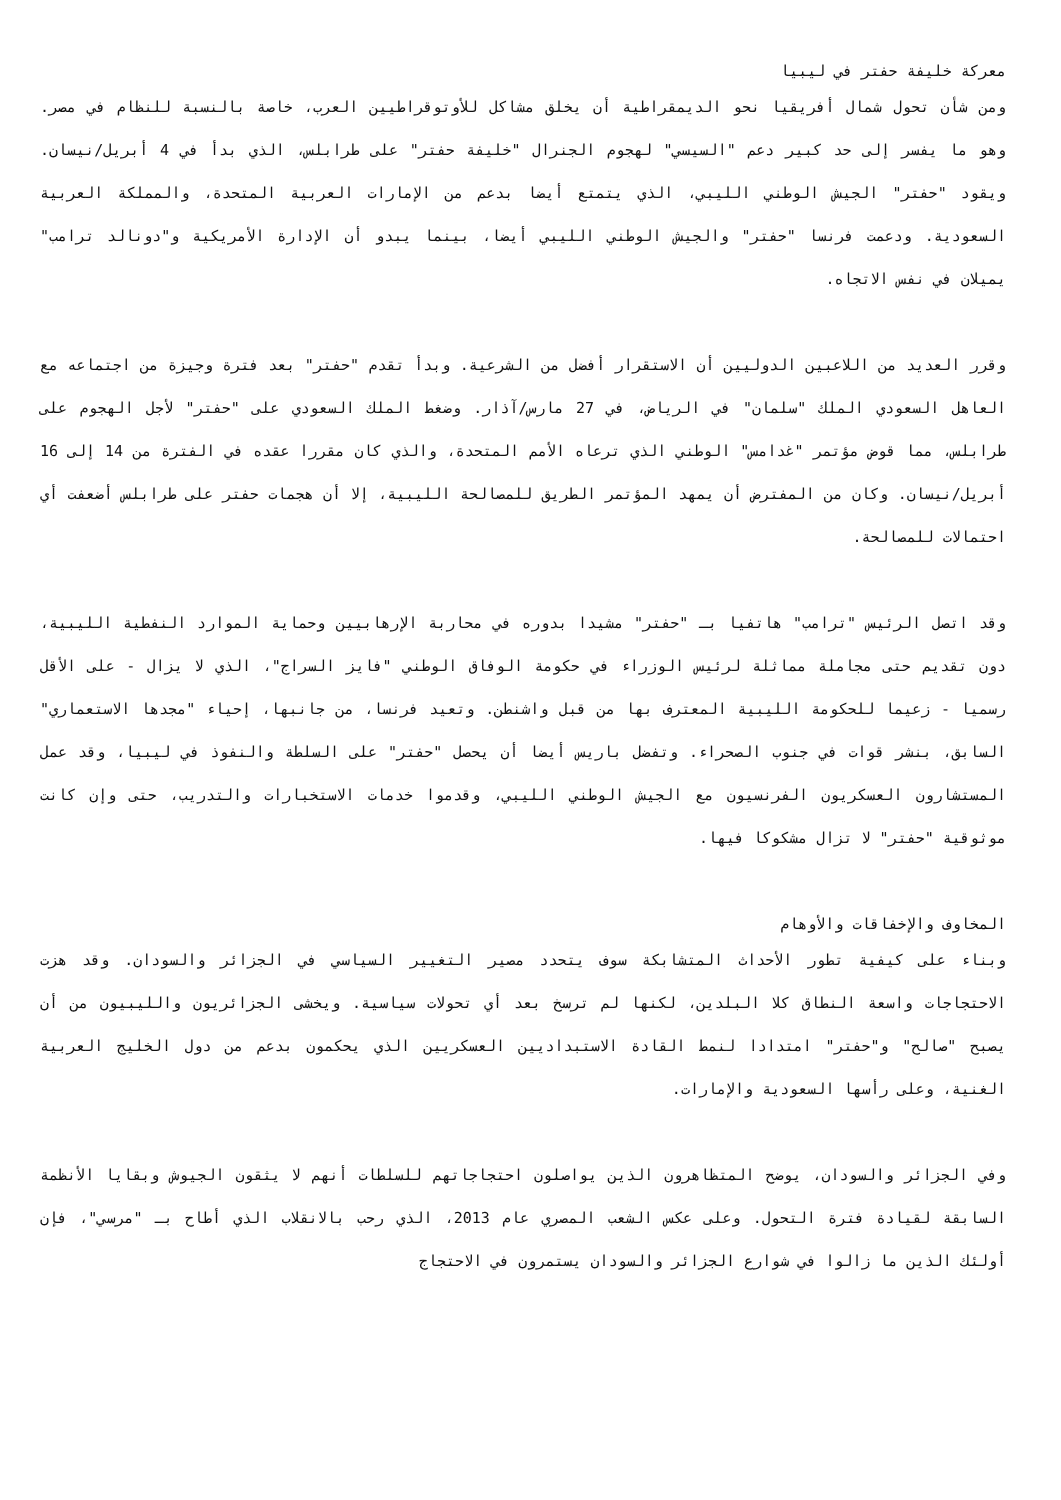معركة خليفة حفتر في ليبيا
ومن شأن تحول شمال أفريقيا نحو الديمقراطية أن يخلق مشاكل للأوتوقراطيين العرب، خاصة بالنسبة للنظام في مصر. وهو ما يفسر إلى حد كبير دعم "السيسي" لهجوم الجنرال "خليفة حفتر" على طرابلس، الذي بدأ في 4 أبريل/نيسان. ويقود "حفتر" الجيش الوطني الليبي، الذي يتمتع أيضا بدعم من الإمارات العربية المتحدة، والمملكة العربية السعودية. ودعمت فرنسا "حفتر" والجيش الوطني الليبي أيضا، بينما يبدو أن الإدارة الأمريكية و"دونالد ترامب" يميلان في نفس الاتجاه.
وقرر العديد من اللاعبين الدوليين أن الاستقرار أفضل من الشرعية. وبدأ تقدم "حفتر" بعد فترة وجيزة من اجتماعه مع العاهل السعودي الملك "سلمان" في الرياض، في 27 مارس/آذار. وضغط الملك السعودي على "حفتر" لأجل الهجوم على طرابلس، مما قوض مؤتمر "غدامس" الوطني الذي ترعاه الأمم المتحدة، والذي كان مقررا عقده في الفترة من 14 إلى 16 أبريل/نيسان. وكان من المفترض أن يمهد المؤتمر الطريق للمصالحة الليبية، إلا أن هجمات حفتر على طرابلس أضعفت أي احتمالات للمصالحة.
وقد اتصل الرئيس "ترامب" هاتفيا بـ "حفتر" مشيدا بدوره في محاربة الإرهابيين وحماية الموارد النفطية الليبية، دون تقديم حتى مجاملة مماثلة لرئيس الوزراء في حكومة الوفاق الوطني "فايز السراج"، الذي لا يزال - على الأقل رسميا - زعيما للحكومة الليبية المعترف بها من قبل واشنطن. وتعيد فرنسا، من جانبها، إحياء "مجدها الاستعماري" السابق، بنشر قوات في جنوب الصحراء. وتفضل باريس أيضا أن يحصل "حفتر" على السلطة والنفوذ في ليبيا، وقد عمل المستشارون العسكريون الفرنسيون مع الجيش الوطني الليبي، وقدموا خدمات الاستخبارات والتدريب، حتى وإن كانت موثوقية "حفتر" لا تزال مشكوكا فيها.
المخاوف والإخفاقات والأوهام
وبناء على كيفية تطور الأحداث المتشابكة سوف يتحدد مصير التغيير السياسي في الجزائر والسودان. وقد هزت الاحتجاجات واسعة النطاق كلا البلدين، لكنها لم ترسخ بعد أي تحولات سياسية. ويخشى الجزائريون والليبيون من أن يصبح "صالح" و"حفتر" امتدادا لنمط القادة الاستبداديين العسكريين الذي يحكمون بدعم من دول الخليج العربية الغنية، وعلى رأسها السعودية والإمارات.
وفي الجزائر والسودان، يوضح المتظاهرون الذين يواصلون احتجاجاتهم للسلطات أنهم لا يثقون الجيوش وبقايا الأنظمة السابقة لقيادة فترة التحول. وعلى عكس الشعب المصري عام 2013، الذي رحب بالانقلاب الذي أطاح بـ "مرسي"، فإن أولئك الذين ما زالوا في شوارع الجزائر والسودان يستمرون في الاحتجاج